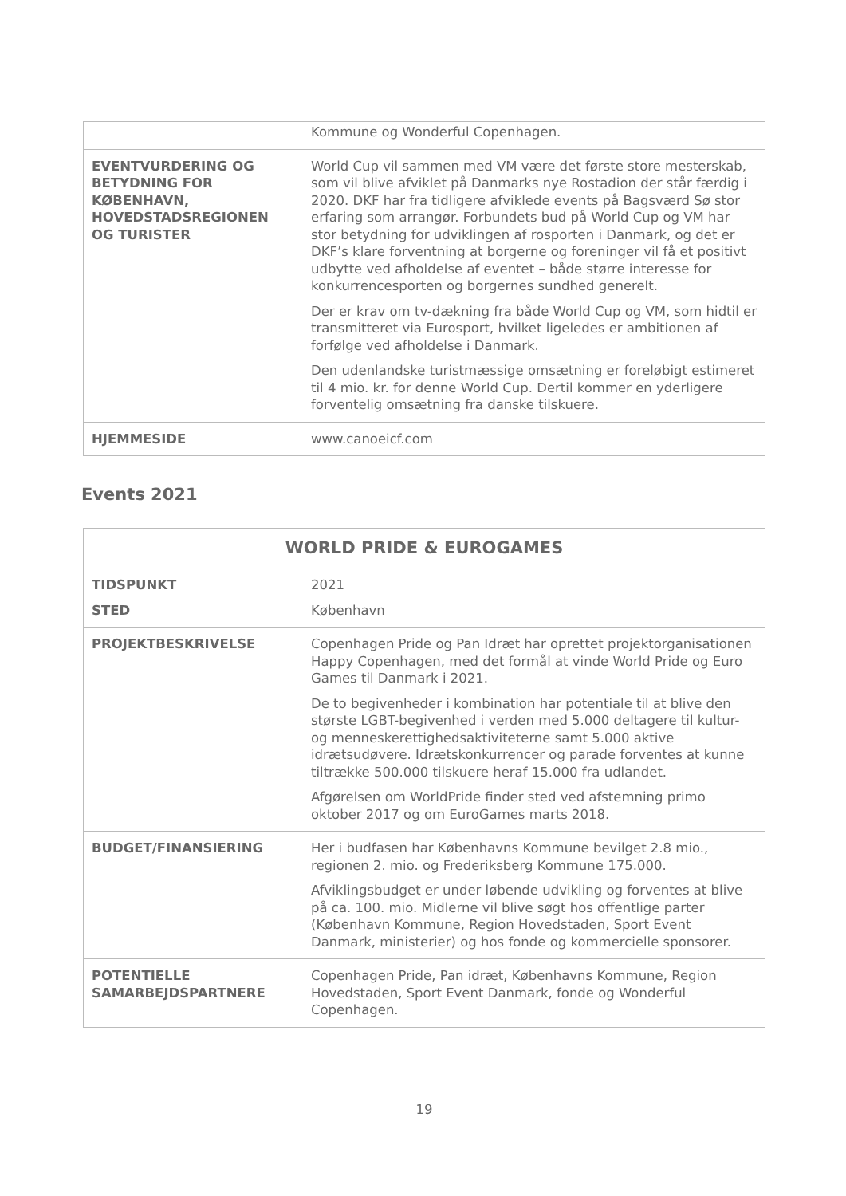| | Kommune og Wonderful Copenhagen. |
| EVENTVURDERING OG BETYDNING FOR KØBENHAVN, HOVEDSTADSREGIONEN OG TURISTER | World Cup vil sammen med VM være det første store mesterskab, som vil blive afviklet på Danmarks nye Rostadion der står færdig i 2020. DKF har fra tidligere afviklede events på Bagsværd Sø stor erfaring som arrangør. Forbundets bud på World Cup og VM har stor betydning for udviklingen af rosporten i Danmark, og det er DKF’s klare forventning at borgerne og foreninger vil få et positivt udbytte ved afholdelse af eventet – både større interesse for konkurrencesporten og borgernes sundhed generelt. Der er krav om tv-dækning fra både World Cup og VM, som hidtil er transmitteret via Eurosport, hvilket ligeledes er ambitionen af forfølge ved afholdelse i Danmark. Den udenlandske turistmæssige omsætning er foreløbigt estimeret til 4 mio. kr. for denne World Cup. Dertil kommer en yderligere forventelig omsætning fra danske tilskuere. |
| HJEMMESIDE | www.canoeicf.com |
Events 2021
| WORLD PRIDE & EUROGAMES | |
| TIDSPUNKT STED | 2021 København |
| PROJEKTBESKRIVELSE | Copenhagen Pride og Pan Idræt har oprettet projektorganisationen Happy Copenhagen, med det formål at vinde World Pride og Euro Games til Danmark i 2021. De to begivenheder i kombination har potentiale til at blive den største LGBT-begivenhed i verden med 5.000 deltagere til kultur- og menneskerettighedsaktiviteterne samt 5.000 aktive idrætsudøvere. Idrætskonkurrencer og parade forventes at kunne tiltrække 500.000 tilskuere heraf 15.000 fra udlandet. Afgørelsen om WorldPride finder sted ved afstemning primo oktober 2017 og om EuroGames marts 2018. |
| BUDGET/FINANSIERING | Her i budfasen har Københavns Kommune bevilget 2.8 mio., regionen 2. mio. og Frederiksberg Kommune 175.000. Afviklingsbudget er under løbende udvikling og forventes at blive på ca. 100. mio. Midlerne vil blive søgt hos offentlige parter (København Kommune, Region Hovedstaden, Sport Event Danmark, ministerier) og hos fonde og kommercielle sponsorer. |
| POTENTIELLE SAMARBEJDSPARTNERE | Copenhagen Pride, Pan idræt, Københavns Kommune, Region Hovedstaden, Sport Event Danmark, fonde og Wonderful Copenhagen. |
19